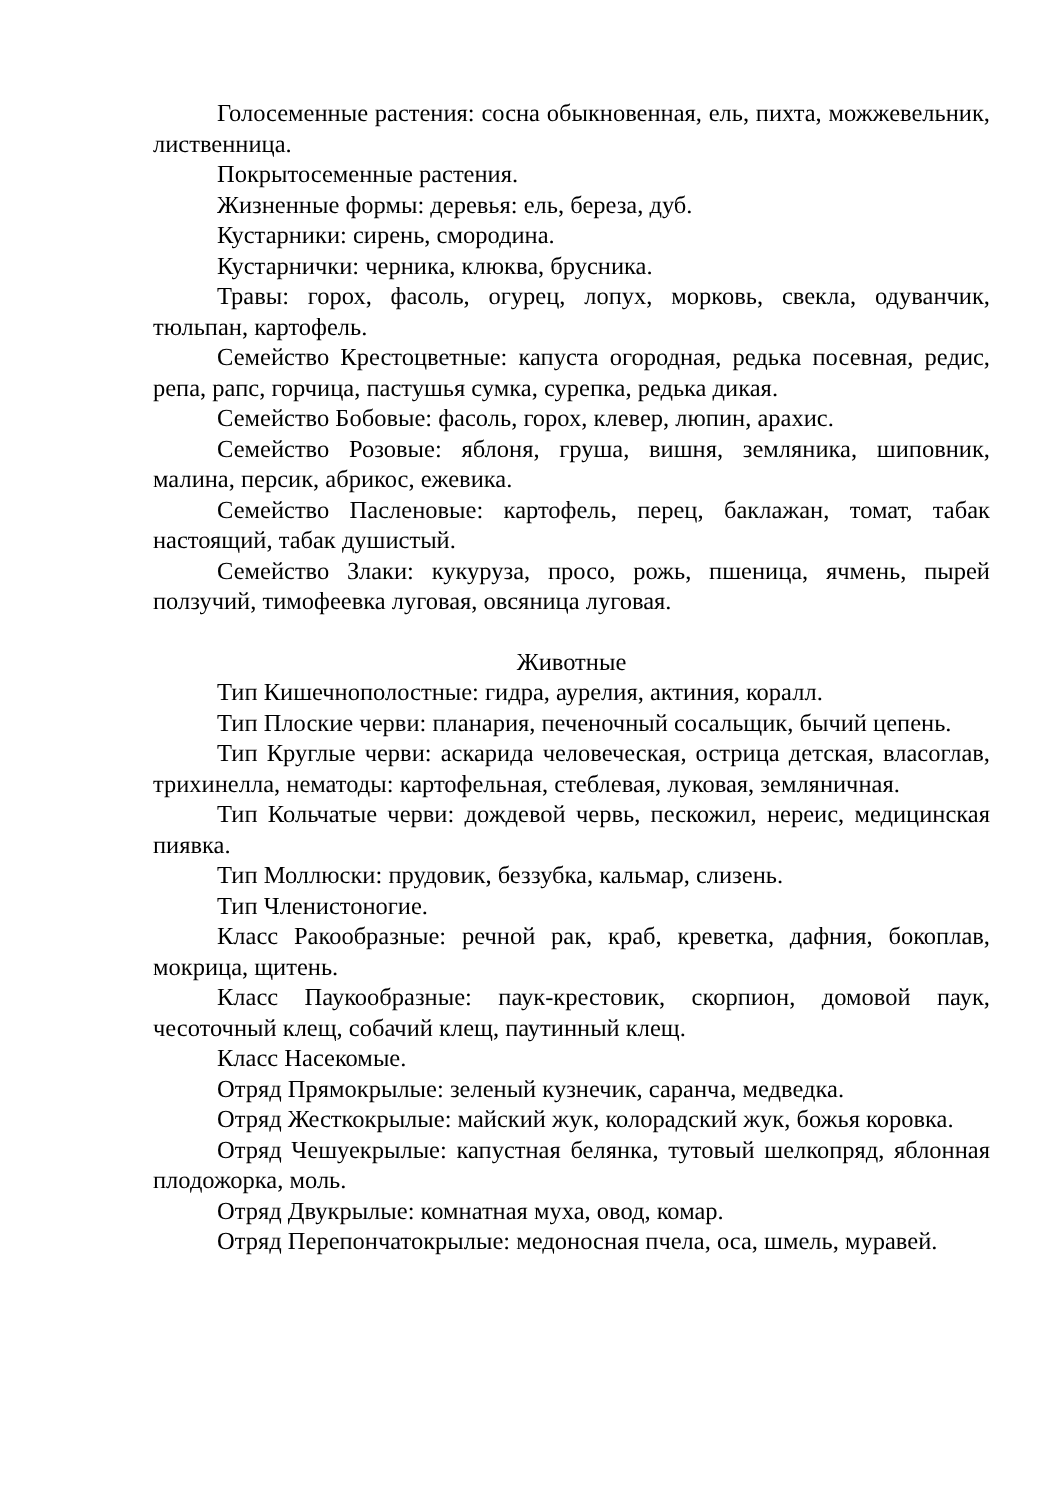Голосеменные растения: сосна обыкновенная, ель, пихта, можжевельник, лиственница.
Покрытосеменные растения.
Жизненные формы: деревья: ель, береза, дуб.
Кустарники: сирень, смородина.
Кустарнички: черника, клюква, брусника.
Травы: горох, фасоль, огурец, лопух, морковь, свекла, одуванчик, тюльпан, картофель.
Семейство Крестоцветные: капуста огородная, редька посевная, редис, репа, рапс, горчица, пастушья сумка, сурепка, редька дикая.
Семейство Бобовые: фасоль, горох, клевер, люпин, арахис.
Семейство Розовые: яблоня, груша, вишня, земляника, шиповник, малина, персик, абрикос, ежевика.
Семейство Пасленовые: картофель, перец, баклажан, томат, табак настоящий, табак душистый.
Семейство Злаки: кукуруза, просо, рожь, пшеница, ячмень, пырей ползучий, тимофеевка луговая, овсяница луговая.
Животные
Тип Кишечнополостные: гидра, аурелия, актиния, коралл.
Тип Плоские черви: планария, печеночный сосальщик, бычий цепень.
Тип Круглые черви: аскарида человеческая, острица детская, власоглав, трихинелла, нематоды: картофельная, стеблевая, луковая, земляничная.
Тип Кольчатые черви: дождевой червь, пескожил, нереис, медицинская пиявка.
Тип Моллюски: прудовик, беззубка, кальмар, слизень.
Тип Членистоногие.
Класс Ракообразные: речной рак, краб, креветка, дафния, бокоплав, мокрица, щитень.
Класс Паукообразные: паук-крестовик, скорпион, домовой паук, чесоточный клещ, собачий клещ, паутинный клещ.
Класс Насекомые.
Отряд Прямокрылые: зеленый кузнечик, саранча, медведка.
Отряд Жесткокрылые: майский жук, колорадский жук, божья коровка.
Отряд Чешуекрылые: капустная белянка, тутовый шелкопряд, яблонная плодожорка, моль.
Отряд Двукрылые: комнатная муха, овод, комар.
Отряд Перепончатокрылые: медоносная пчела, оса, шмель, муравей.